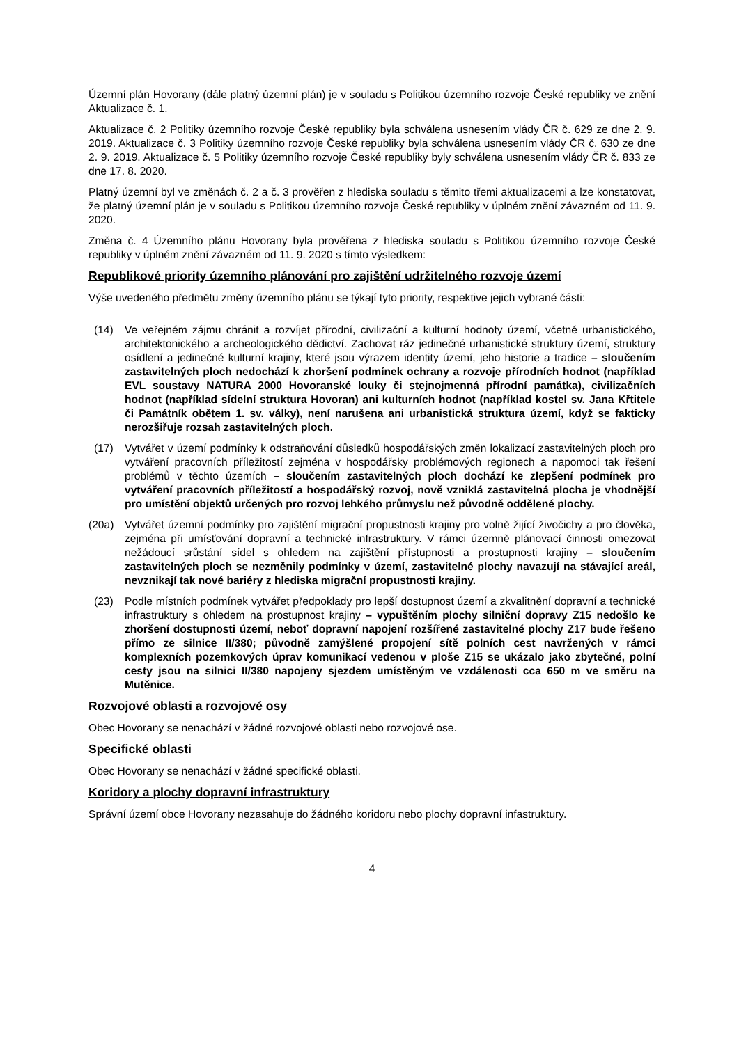Územní plán Hovorany (dále platný územní plán) je v souladu s Politikou územního rozvoje České republiky ve znění Aktualizace č. 1.
Aktualizace č. 2 Politiky územního rozvoje České republiky byla schválena usnesením vlády ČR č. 629 ze dne 2. 9. 2019. Aktualizace č. 3 Politiky územního rozvoje České republiky byla schválena usnesením vlády ČR č. 630 ze dne 2. 9. 2019. Aktualizace č. 5 Politiky územního rozvoje České republiky byly schválena usnesením vlády ČR č. 833 ze dne 17. 8. 2020.
Platný územní byl ve změnách č. 2 a č. 3 prověřen z hlediska souladu s těmito třemi aktualizacemi a lze konstatovat, že platný územní plán je v souladu s Politikou územního rozvoje České republiky v úplném znění závazném od 11. 9. 2020.
Změna č. 4 Územního plánu Hovorany byla prověřena z hlediska souladu s Politikou územního rozvoje České republiky v úplném znění závazném od 11. 9. 2020 s tímto výsledkem:
Republikové priority územního plánování pro zajištění udržitelného rozvoje území
Výše uvedeného předmětu změny územního plánu se týkají tyto priority, respektive jejich vybrané části:
(14) Ve veřejném zájmu chránit a rozvíjet přírodní, civilizační a kulturní hodnoty území, včetně urbanistického, architektonického a archeologického dědictví. Zachovat ráz jedinečné urbanistické struktury území, struktury osídlení a jedinečné kulturní krajiny, které jsou výrazem identity území, jeho historie a tradice – sloučením zastavitelných ploch nedochází k zhoršení podmínek ochrany a rozvoje přírodních hodnot (například EVL soustavy NATURA 2000 Hovoranské louky či stejnojmenná přírodní památka), civilizačních hodnot (například sídelní struktura Hovoran) ani kulturních hodnot (například kostel sv. Jana Křtitele či Památník obětem 1. sv. války), není narušena ani urbanistická struktura území, když se fakticky nerozšiřuje rozsah zastavitelných ploch.
(17) Vytvářet v území podmínky k odstraňování důsledků hospodářských změn lokalizací zastavitelných ploch pro vytváření pracovních příležitostí zejména v hospodářsky problémových regionech a napomoci tak řešení problémů v těchto územích – sloučením zastavitelných ploch dochází ke zlepšení podmínek pro vytváření pracovních příležitostí a hospodářský rozvoj, nově vzniklá zastavitelná plocha je vhodnější pro umístění objektů určených pro rozvoj lehkého průmyslu než původně oddělené plochy.
(20a) Vytvářet územní podmínky pro zajištění migrační propustnosti krajiny pro volně žijící živočichy a pro člověka, zejména při umísťování dopravní a technické infrastruktury. V rámci územně plánovací činnosti omezovat nežádoucí srůstání sídel s ohledem na zajištění přístupnosti a prostupnosti krajiny – sloučením zastavitelných ploch se nezměnily podmínky v území, zastavitelné plochy navazují na stávající areál, nevznikají tak nové bariéry z hlediska migrační propustnosti krajiny.
(23) Podle místních podmínek vytvářet předpoklady pro lepší dostupnost území a zkvalitnění dopravní a technické infrastruktury s ohledem na prostupnost krajiny – vypuštěním plochy silniční dopravy Z15 nedošlo ke zhoršení dostupnosti území, neboť dopravní napojení rozšířené zastavitelné plochy Z17 bude řešeno přímo ze silnice II/380; původně zamýšlené propojení sítě polních cest navržených v rámci komplexních pozemkových úprav komunikací vedenou v ploše Z15 se ukázalo jako zbytečné, polní cesty jsou na silnici II/380 napojeny sjezdem umístěným ve vzdálenosti cca 650 m ve směru na Mutěnice.
Rozvojové oblasti a rozvojové osy
Obec Hovorany se nenachází v žádné rozvojové oblasti nebo rozvojové ose.
Specifické oblasti
Obec Hovorany se nenachází v žádné specifické oblasti.
Koridory a plochy dopravní infrastruktury
Správní území obce Hovorany nezasahuje do žádného koridoru nebo plochy dopravní infastruktury.
4